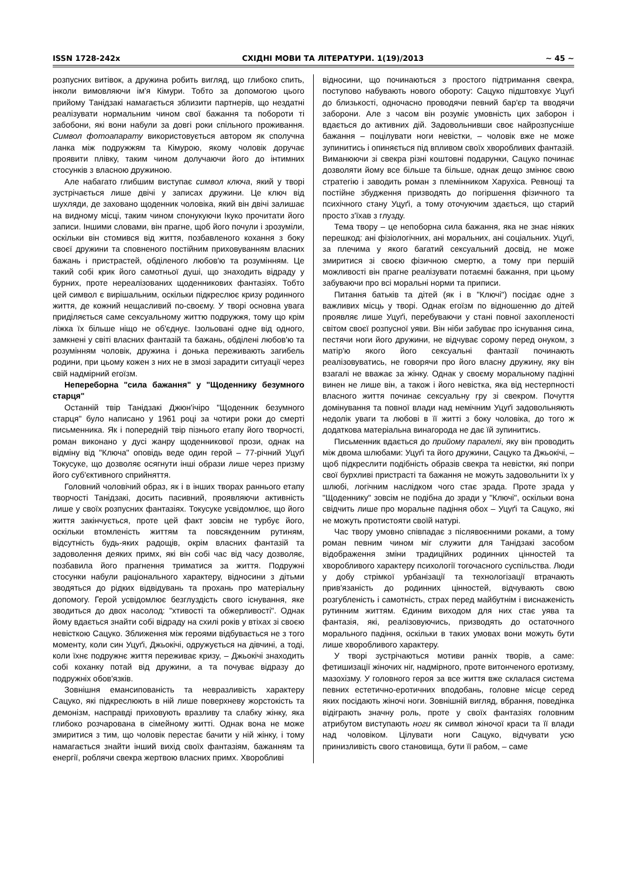ISSN 1728-242x СХІДНІ МОВИ ТА ЛІТЕРАТУРИ. 1(19)/2013 ~ 45 ~
розпусних витівок, а дружина робить вигляд, що глибоко спить, інколи вимовляючи ім'я Кімури. Тобто за допомогою цього прийому Танідзакі намагається зблизити партнерів, що нездатні реалізувати нормальним чином свої бажання та побороти ті забобони, які вони набули за довгі роки спільного проживання. Символ фотоапарату використовується автором як сполучна ланка між подружжям та Кімурою, якому чоловік доручає проявити плівку, таким чином долучаючи його до інтимних стосунків з власною дружиною.
Але набагато глибшим виступає символ ключа, який у творі зустрічається лише двічі у записах дружини. Це ключ від шухляди, де заховано щоденник чоловіка, який він двічі залишає на видному місці, таким чином спонукуючи Ікуко прочитати його записи. Іншими словами, він прагне, щоб його почули і зрозуміли, оскільки він стомився від життя, позбавленого кохання з боку своєї дружини та сповненого постійним приховуванням власних бажань і пристрастей, обділеного любов'ю та розумінням. Це такий собі крик його самотньої душі, що знаходить відраду у бурних, проте нереалізованих щоденникових фантазіях. Тобто цей символ є вирішальним, оскільки підкреслює кризу родинного життя, де кожний нещасливий по-своєму. У творі основна увага приділяється саме сексуальному життю подружжя, тому що крім ліжка їх більше ніщо не об'єднує. Ізольовані одне від одного, замкнені у світі власних фантазій та бажань, обділені любов'ю та розумінням чоловік, дружина і донька переживають загибель родини, при цьому кожен з них не в змозі зарадити ситуації через свій надмірний егоїзм.
Непереборна "сила бажання" у "Щоденнику безумного старця"
Останній твір Танідзакі Джюн'ічіро "Щоденник безумного старця" було написано у 1961 році за чотири роки до смерті письменника. Як і попередній твір пізнього етапу його творчості, роман виконано у дусі жанру щоденникової прози, однак на відміну від "Ключа" оповідь веде один герой – 77-річний Уцуґі Токусуке, що дозволяє осягнути інші образи лише через призму його суб'єктивного сприйняття.
Головний чоловічий образ, як і в інших творах раннього етапу творчості Танідзакі, досить пасивний, проявляючи активність лише у своїх розпусних фантазіях. Токусуке усвідомлює, що його життя закінчується, проте цей факт зовсім не турбує його, оскільки втомленість життям та повсякденним рутиням, відсутність будь-яких радощів, окрім власних фантазій та задоволення деяких примх, які він собі час від часу дозволяє, позбавила його прагнення триматися за життя. Подружні стосунки набули раціонального характеру, відносини з дітьми зводяться до рідких відвідувань та прохань про матеріальну допомогу. Герой усвідомлює безглуздість свого існування, яке зводиться до двох насолод: "хтивості та обжерливості". Однак йому вдається знайти собі відраду на схилі років у втіхах зі своєю невісткою Сацуко. Зближення між героями відбувається не з того моменту, коли син Уцуґі, Джьокічі, одружується на дівчині, а тоді, коли їхнє подружнє життя переживає кризу, – Джьокічі знаходить собі коханку потай від дружини, а та почуває відразу до подружніх обов'язків.
Зовнішня емансипованість та невразливість характеру Сацуко, які підкреслюють в ній лише поверхневу жорстокість та демонізм, насправді приховують вразливу та слабку жінку, яка глибоко розчарована в сімейному житті. Однак вона не може змиритися з тим, що чоловік перестає бачити у ній жінку, і тому намагається знайти інший вихід своїх фантазіям, бажанням та енергії, роблячи свекра жертвою власних примх. Хворобливі
відносини, що починаються з простого підтримання свекра, поступово набувають нового обороту: Сацуко підштовхує Уцуґі до близькості, одночасно проводячи певний бар'єр та вводячи заборони. Але з часом він розуміє умовність цих заборон і вдається до активних дій. Задовольнивши своє найрозпусніше бажання – поцілувати ноги невістки, – чоловік вже не може зупинитись і опиняється під впливом своїх хворобливих фантазій. Виманюючи зі свекра різні коштовні подарунки, Сацуко починає дозволяти йому все більше та більше, однак дещо змінює свою стратегію і заводить роман з племінником Харухіса. Ревнощі та постійне збудження призводять до погіршення фізичного та психічного стану Уцуґі, а тому оточуючим здається, що старий просто з'їхав з глузду.
Тема твору – це непоборна сила бажання, яка не знає ніяких перешкод: ані фізіологічних, ані моральних, ані соціальних. Уцуґі, за плечима у якого багатий сексуальний досвід, не може змиритися зі своєю фізичною смертю, а тому при першій можливості він прагне реалізувати потаємні бажання, при цьому забуваючи про всі моральні норми та приписи.
Питання батьків та дітей (як і в "Ключі") посідає одне з важливих місць у творі. Однак егоїзм по відношенню до дітей проявляє лише Уцуґі, перебуваючи у стані повної захопленості світом своєї розпусної уяви. Він ніби забуває про існування сина, пестячи ноги його дружини, не відчуває сорому перед онуком, з матір'ю якого його сексуальні фантазії починають реалізовуватись, не говорячи про його власну дружину, яку він взагалі не вважає за жінку. Однак у своєму моральному падінні винен не лише він, а також і його невістка, яка від нестерпності власного життя починає сексуальну гру зі свекром. Почуття домінування та повної влади над немічним Уцуґі задовольняють недолік уваги та любові в її житті з боку чоловіка, до того ж додаткова матеріальна винагорода не дає їй зупинитись.
Письменник вдається до прийому паралелі, яку він проводить між двома шлюбами: Уцуґі та його дружини, Сацуко та Джьокічі, – щоб підкреслити подібність образів свекра та невістки, які попри свої бурхливі пристрасті та бажання не можуть задовольнити їх у шлюбі, логічним наслідком чого стає зрада. Проте зрада у "Щоденнику" зовсім не подібна до зради у "Ключі", оскільки вона свідчить лише про моральне падіння обох – Уцуґі та Сацуко, які не можуть протистояти своїй натурі.
Час твору умовно співпадає з післявоєнними роками, а тому роман певним чином міг служити для Танідзакі засобом відображення зміни традиційних родинних цінностей та хворобливого характеру психології тогочасного суспільства. Люди у добу стрімкої урбанізації та технологізації втрачають прив'язаність до родинних цінностей, відчувають свою розгубленість і самотність, страх перед майбутнім і виснаженість рутинним життям. Єдиним виходом для них стає уява та фантазія, які, реалізовуючись, призводять до остаточного морального падіння, оскільки в таких умовах вони можуть бути лише хворобливого характеру.
У творі зустрічаються мотиви ранніх творів, а саме: фетишизації жіночих ніг, надмірного, проте витонченого еротизму, мазохізму. У головного героя за все життя вже склалася система певних естетично-еротичних вподобань, головне місце серед яких посідають жіночі ноги. Зовнішній вигляд, вбрання, поведінка відіграють значну роль, проте у своїх фантазіях головним атрибутом виступають ноги як символ жіночої краси та її влади над чоловіком. Цілувати ноги Сацуко, відчувати усю принизливість свого становища, бути її рабом, – саме